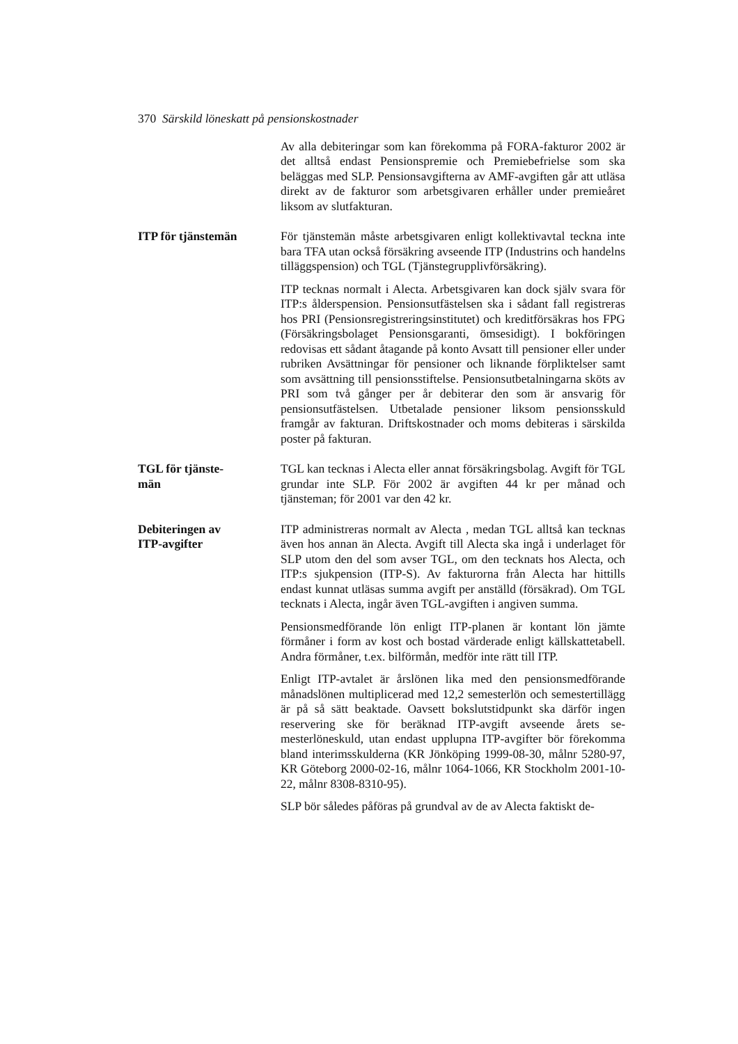370 Särskild löneskatt på pensionskostnader
Av alla debiteringar som kan förekomma på FORA-fakturor 2002 är det alltså endast Pensionspremie och Premiebefrielse som ska beläggas med SLP. Pensionsavgifterna av AMF-avgif­ten går att utläsa direkt av de fakturor som arbetsgivaren erhåller under premieåret liksom av slutfakturan.
ITP för tjänstemän För tjänstemän måste arbetsgivaren enligt kollektivavtal teckna inte bara TFA utan också försäkring avseende ITP (Industrins och handelns tilläggspension) och TGL (Tjänstegrupplivförsäk­ring).
ITP tecknas normalt i Alecta. Arbetsgivaren kan dock själv svara för ITP:s ålderspension. Pensionsutfästelsen ska i sådant fall registreras hos PRI (Pensionsregistreringsinstitutet) och kredit­försäkras hos FPG (Försäkringsbolaget Pensionsgaranti, ömse­sidigt). I bokföringen redovisas ett sådant åtagande på konto Avsatt till pensioner eller under rubriken Avsättningar för pen­sioner och liknande förpliktelser samt som avsättning till pen­sionsstiftelse. Pensionsutbetalningarna sköts av PRI som två gånger per år debiterar den som är ansvarig för pensionsutfästel­sen. Utbetalade pensioner liksom pensionsskuld framgår av fak­turan. Driftskostnader och moms debiteras i särskilda poster på fakturan.
TGL för tjänste-
män
TGL kan tecknas i Alecta eller annat försäkringsbolag. Avgift för TGL grundar inte SLP. För 2002 är avgiften 44 kr per månad och tjänsteman; för 2001 var den 42 kr.
Debiteringen av
ITP-avgifter
ITP administreras normalt av Alecta , medan TGL alltså kan teck­nas även hos annan än Alecta. Avgift till Alecta ska ingå i under­laget för SLP utom den del som avser TGL, om den tecknats hos Alecta, och ITP:s sjukpension (ITP-S). Av fakturorna från Alecta har hittills endast kunnat utläsas summa avgift per anställd (försäk­rad). Om TGL tecknats i Alecta, ingår även TGL-avgiften i angi­ven summa.
Pensionsmedförande lön enligt ITP-planen är kontant lön jämte förmåner i form av kost och bostad värderade enligt källskatteta­bell. Andra förmåner, t.ex. bilförmån, medför inte rätt till ITP.
Enligt ITP-avtalet är årslönen lika med den pensionsmedförande månadslönen multiplicerad med 12,2 semesterlön och semester­tillägg är på så sätt beaktade. Oavsett bokslutstidpunkt ska därför ingen reservering ske för beräknad ITP-avgift avseende årets se­mesterlöneskuld, utan endast upplupna ITP-avgifter bör före­komma bland interimsskulderna (KR Jönköping 1999-08-30, målnr 5280-97, KR Göteborg 2000-02-16, målnr 1064-1066, KR Stockholm 2001-10-22, målnr 8308-8310-95).
SLP bör således påföras på grundval av de av Alecta faktiskt de-